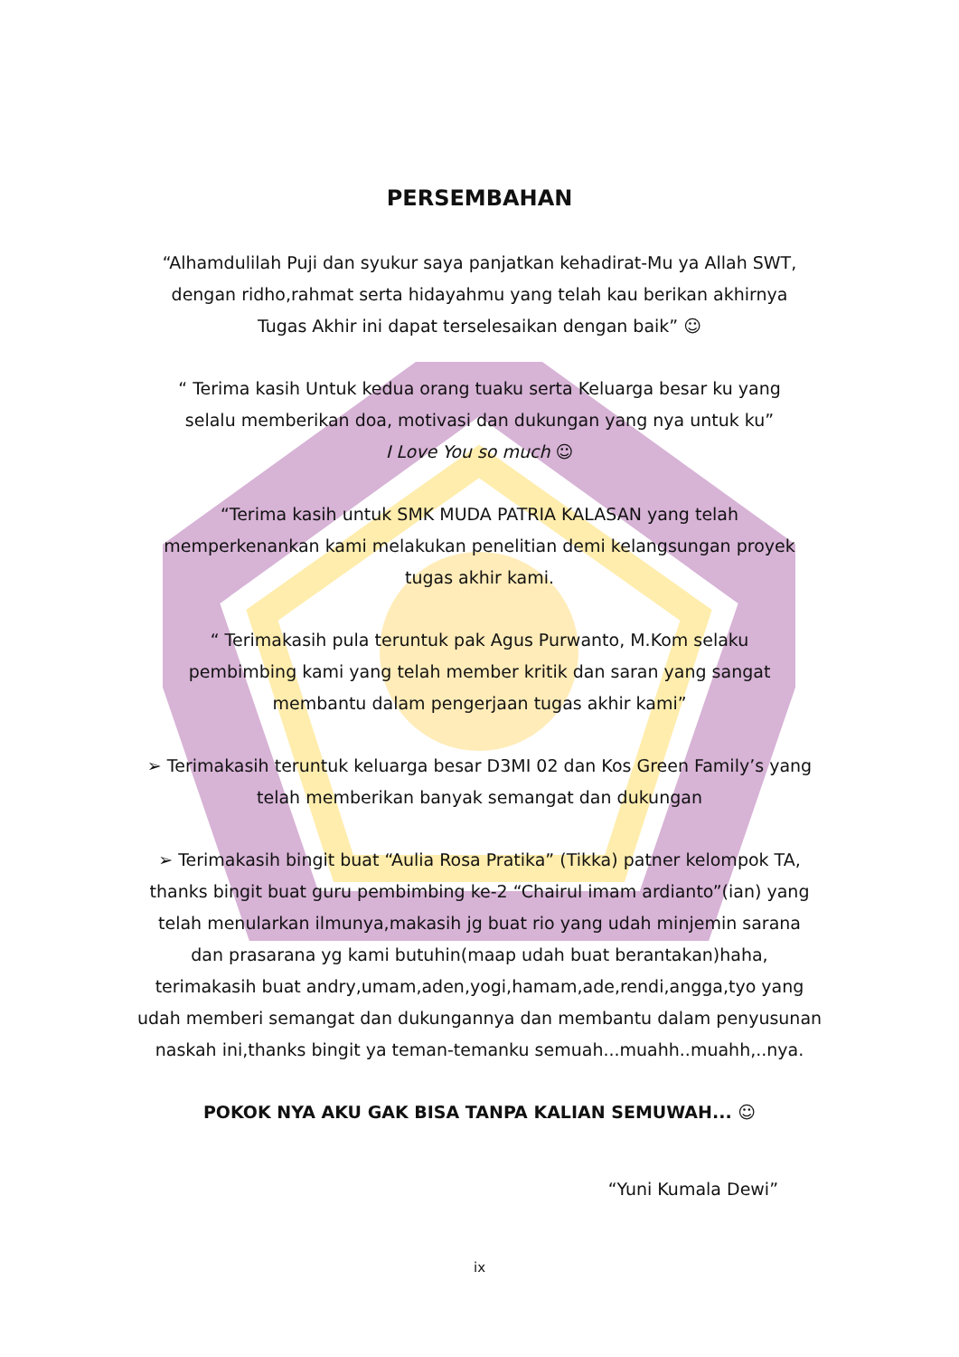PERSEMBAHAN
“Alhamdulilah Puji dan syukur saya panjatkan kehadirat-Mu ya Allah SWT,
dengan ridho,rahmat serta hidayahmu yang telah kau berikan akhirnya
Tugas Akhir ini dapat terselesaikan dengan baik” ☺
“ Terima kasih Untuk kedua orang tuaku serta Keluarga besar ku yang
selalu memberikan doa, motivasi dan dukungan yang nya untuk ku”
I Love You so much ☺
“Terima kasih untuk SMK MUDA PATRIA KALASAN yang telah
memperkenankan kami melakukan penelitian demi kelangsungan proyek
tugas akhir kami.
“ Terimakasih pula teruntuk pak Agus Purwanto, M.Kom selaku
pembimbing kami yang telah member kritik dan saran yang sangat
membantu dalam pengerjaan tugas akhir kami”
➢ Terimakasih teruntuk keluarga besar D3MI 02 dan Kos Green Family’s yang
telah memberikan banyak semangat dan dukungan
➢ Terimakasih bingit buat “Aulia Rosa Pratika” (Tikka) patner kelompok TA,
thanks bingit buat guru pembimbing ke-2 “Chairul imam ardianto”(ian) yang
telah menularkan ilmunya,makasih jg buat rio yang udah minjemin sarana
dan prasarana yg kami butuhin(maap udah buat berantakan)haha,
terimakasih buat andry,umam,aden,yogi,hamam,ade,rendi,angga,tyo yang
udah memberi semangat dan dukungannya dan membantu dalam penyusunan
naskah ini,thanks bingit ya teman-temanku semuah...muahh..muahh,..nya.
POKOK NYA AKU GAK BISA TANPA KALIAN SEMUWAH... ☺
“Yuni Kumala Dewi”
ix